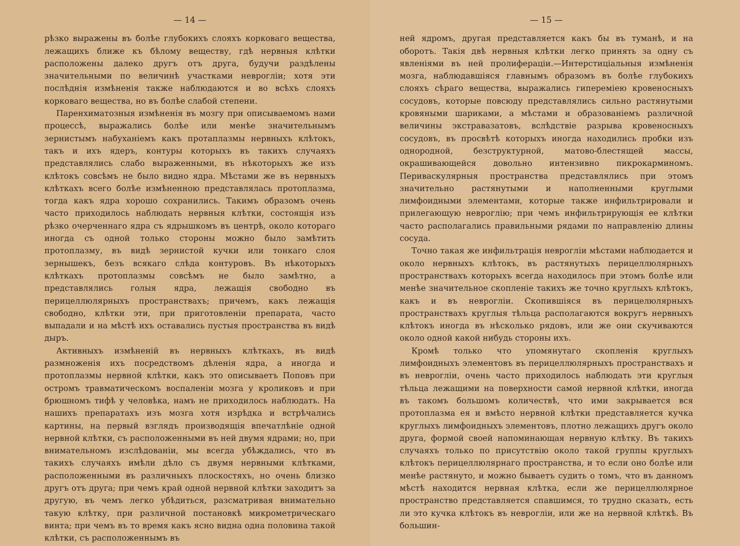— 14 —
рѣзко выражены въ болѣе глубокихъ слояхъ корковаго вещества, лежащихъ ближе къ бѣлому веществу, гдѣ нервныя клѣтки расположены далеко другъ отъ друга, будучи раздѣлены значительными по величинѣ участками невроглiи; хотя эти послѣднiя измѣненiя также наблюдаются и во всѣхъ слояхъ корковаго вещества, но въ болѣе слабой степени.
Паренхиматозныя измѣненiя въ мозгу при описываемомъ нами процессѣ, выражались болѣе или менѣе значительнымъ зернистымъ набуханiемъ какъ протаплазмы нервныхъ клѣтокъ, такъ и ихъ ядеръ, контуры которыхъ въ такихъ случаяхъ представлялись слабо выраженными, въ нѣкоторыхъ же изъ клѣтокъ совсѣмъ не было видно ядра. Мѣстами же въ нервныхъ клѣткахъ всего болѣе измѣненною представлялась протоплазма, тогда какъ ядра хорошо сохранились. Такимъ образомъ очень часто приходилось наблюдать нервныя клѣтки, состоящiя изъ рѣзко очерченнаго ядра съ ядрышкомъ въ центрѣ, около котораго иногда съ одной только стороны можно было замѣтить протоплазму, въ видѣ зернистой кучки или тонкаго слоя зернышекъ, безъ всякаго слѣда контуровъ. Въ нѣкоторыхъ клѣткахъ протоплазмы совсѣмъ не было замѣтно, а представлялись голыя ядра, лежащiя свободно въ перицеллюлярныхъ пространствахъ; причемъ, какъ лежащiя свободно, клѣтки эти, при приготовленiи препарата, часто выпадали и на мѣстѣ ихъ оставались пустыя пространства въ видѣ дыръ.
Активныхъ измѣненiй въ нервныхъ клѣткахъ, въ видѣ размноженiя ихъ посредствомъ дѣленiя ядра, а иногда и протоплазмы нервной клѣтки, какъ это описываетъ Поповъ при остромъ травматическомъ воспаленiи мозга у кроликовъ и при брюшномъ тифѣ у человѣка, намъ не приходилось наблюдать. На нашихъ препаратахъ изъ мозга хотя изрѣдка и встрѣчались картины, на первый взглядъ производящiя впечатлѣнiе одной нервной клѣтки, съ расположенными въ ней двумя ядрами; но, при внимательномъ изслѣдованiи, мы всегда убѣждались, что въ такихъ случаяхъ имѣли дѣло съ двумя нервными клѣтками, расположенными въ различныхъ плоскостяхъ, но очень близко другъ отъ друга; при чемъ край одной нервной клѣтки заходитъ за другую, въ чемъ легко убѣдиться, разсматривая внимательно такую клѣтку, при различной постановкѣ микрометрическаго винта; при чемъ въ то время какъ ясно видна одна половина такой клѣтки, съ расположеннымъ въ
— 15 —
ней ядромъ, другая представляется какъ бы въ туманѣ, и на оборотъ. Такiя двѣ нервныя клѣтки легко принять за одну съ явленiями въ ней пролифераціи.—Интерстицiальныя измѣненiя мозга, наблюдавшiяся главнымъ образомъ въ болѣе глубокихъ слояхъ сѣраго вещества, выражались гиперемiею кровеносныхъ сосудовъ, которые повсюду представлялись сильно растянутыми кровяными шариками, а мѣстами и образованiемъ различной величины экстравазатовъ, вслѣдствiе разрыва кровеносныхъ сосудовъ, въ просвѣтѣ которыхъ иногда находились пробки изъ однородной, безструктурной, матово-блестящей массы, окрашивающейся довольно интензивно пикрокарминомъ. Периваскулярныя пространства представлялись при этомъ значительно растянутыми и наполненными круглыми лимфоидными элементами, которые также инфильтрировали и прилегающую невроглiю; при чемъ инфильтрирующiя ее клѣтки часто располагались правильными рядами по направленiю длины сосуда.
Точно такая же инфильтрацiя невроглiи мѣстами наблюдается и около нервныхъ клѣтокъ, въ растянутыхъ перицеллюлярныхъ пространствахъ которыхъ всегда находилось при этомъ болѣе или менѣе значительное скопленiе такихъ же точно круглыхъ клѣтокъ, какъ и въ невроглiи. Скопившiяся въ перицелюлярныхъ пространствахъ круглыя тѣльца располагаются вокругъ нервныхъ клѣтокъ иногда въ нѣсколько рядовъ, или же они скучиваются около одной какой нибудь стороны ихъ.
Кромѣ только что упомянутаго скопленiя круглыхъ лимфоидныхъ элементовъ въ перицеллюлярныхъ пространствахъ и въ невроглiи, очень часто приходилось наблюдать эти круглыя тѣльца лежащими на поверхности самой нервной клѣтки, иногда въ такомъ большомъ количествѣ, что ими закрывается вся протоплазма ея и вмѣсто нервной клѣтки представляется кучка круглыхъ лимфоидныхъ элементовъ, плотно лежащихъ другъ около друга, формой своей напоминающая нервную клѣтку. Въ такихъ случаяхъ только по присутствiю около такой группы круглыхъ клѣтокъ перицеллюлярнаго пространства, и то если оно болѣе или менѣе растянуто, и можно бываетъ судить о томъ, что въ данномъ мѣстѣ находится нервная клѣтка, если же перицеллюлярное пространство представляется спавшимся, то трудно сказать, есть ли это кучка клѣтокъ въ невроглiи, или же на нервной клѣткѣ. Въ большин-